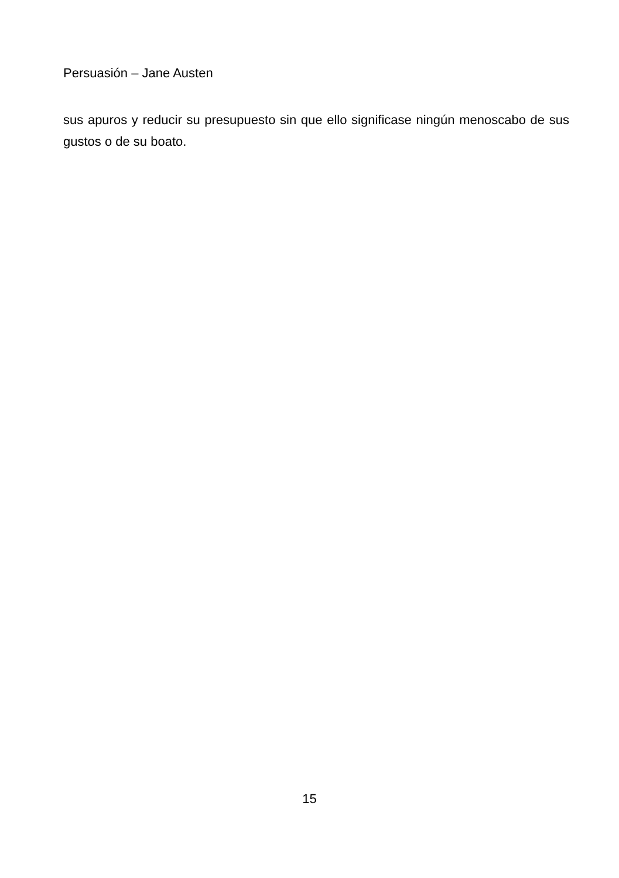Persuasión – Jane Austen
sus apuros y reducir su presupuesto sin que ello significase ningún menoscabo de sus gustos o de su boato.
15